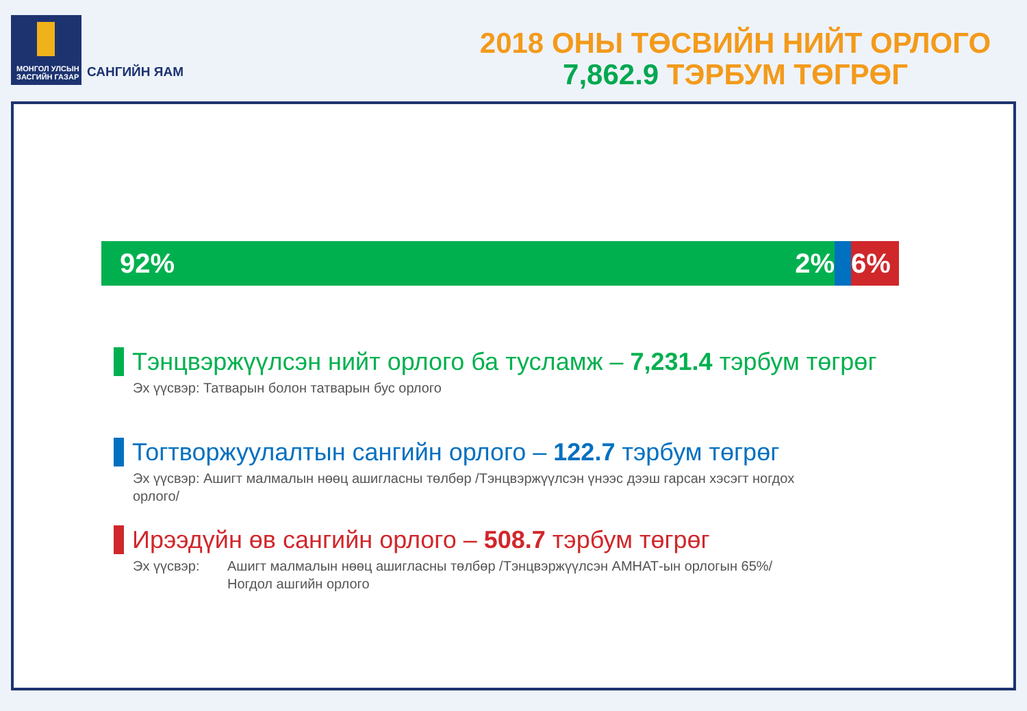МОНГОЛ УЛСЫН
ЗАСГИЙН ГАЗАР
САНГИЙН ЯАМ
2018 ОНЫ ТӨСВИЙН НИЙТ ОРЛОГО
7,862.9 ТЭРБУМ ТӨГРӨГ
92% 2% 6%
Тэнцвэржүүлсэн нийт орлого ба тусламж – 7,231.4 тэрбум төгрөг
Эх үүсвэр: Татварын болон татварын бус орлого
Тогтворжуулалтын сангийн орлого – 122.7 тэрбум төгрөг
Эх үүсвэр: Ашигт малмалын нөөц ашигласны төлбөр /Тэнцвэржүүлсэн үнээс дээш гарсан хэсэгт ногдох
орлого/
Ирээдүйн өв сангийн орлого – 508.7 тэрбум төгрөг
Эх үүсвэр: Ашигт малмалын нөөц ашигласны төлбөр /Тэнцвэржүүлсэн АМНАТ-ын орлогын 65%/
Ногдол ашгийн орлого